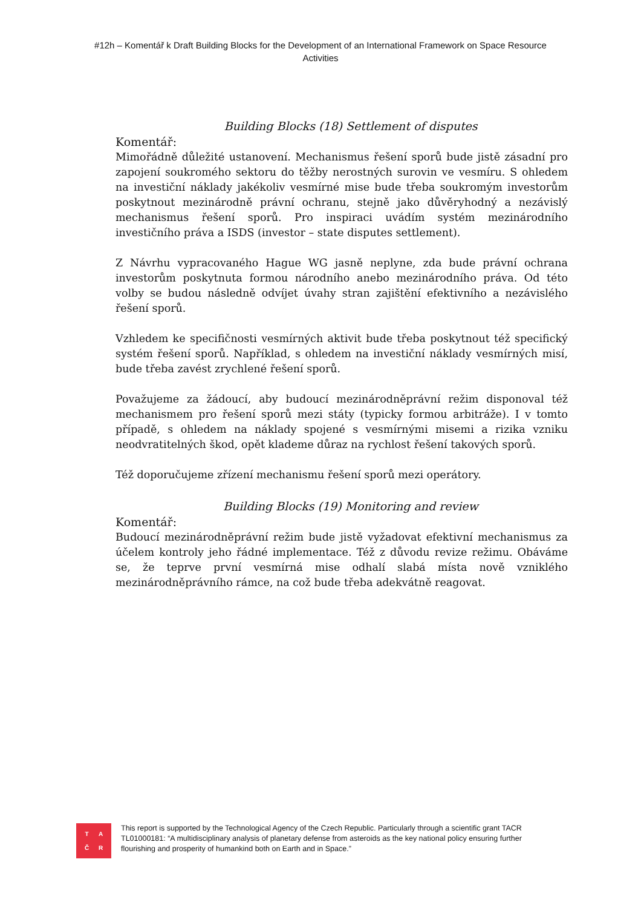#12h – Komentář k Draft Building Blocks for the Development of an International Framework on Space Resource Activities
Building Blocks (18) Settlement of disputes
Komentář:
Mimořádně důležité ustanovení. Mechanismus řešení sporů bude jistě zásadní pro zapojení soukromého sektoru do těžby nerostných surovin ve vesmíru. S ohledem na investiční náklady jakékoliv vesmírné mise bude třeba soukromým investorům poskytnout mezinárodně právní ochranu, stejně jako důvěryhodný a nezávislý mechanismus řešení sporů. Pro inspiraci uvádím systém mezinárodního investičního práva a ISDS (investor – state disputes settlement).
Z Návrhu vypracovaného Hague WG jasně neplyne, zda bude právní ochrana investorům poskytnuta formou národního anebo mezinárodního práva. Od této volby se budou následně odvíjet úvahy stran zajištění efektivního a nezávislého řešení sporů.
Vzhledem ke specifičnosti vesmírných aktivit bude třeba poskytnout též specifický systém řešení sporů. Například, s ohledem na investiční náklady vesmírných misí, bude třeba zavést zrychlené řešení sporů.
Považujeme za žádoucí, aby budoucí mezinárodněprávní režim disponoval též mechanismem pro řešení sporů mezi státy (typicky formou arbitráže). I v tomto případě, s ohledem na náklady spojené s vesmírnými misemi a rizika vzniku neodvratitelných škod, opět klademe důraz na rychlost řešení takových sporů.
Též doporučujeme zřízení mechanismu řešení sporů mezi operátory.
Building Blocks (19) Monitoring and review
Komentář:
Budoucí mezinárodněprávní režim bude jistě vyžadovat efektivní mechanismus za účelem kontroly jeho řádné implementace. Též z důvodu revize režimu. Obáváme se, že teprve první vesmírná mise odhalí slabá místa nově vzniklého mezinárodněprávního rámce, na což bude třeba adekvátně reagovat.
TAČR
This report is supported by the Technological Agency of the Czech Republic. Particularly through a scientific grant TACR TL01000181: “A multidisciplinary analysis of planetary defense from asteroids as the key national policy ensuring further flourishing and prosperity of humankind both on Earth and in Space.”